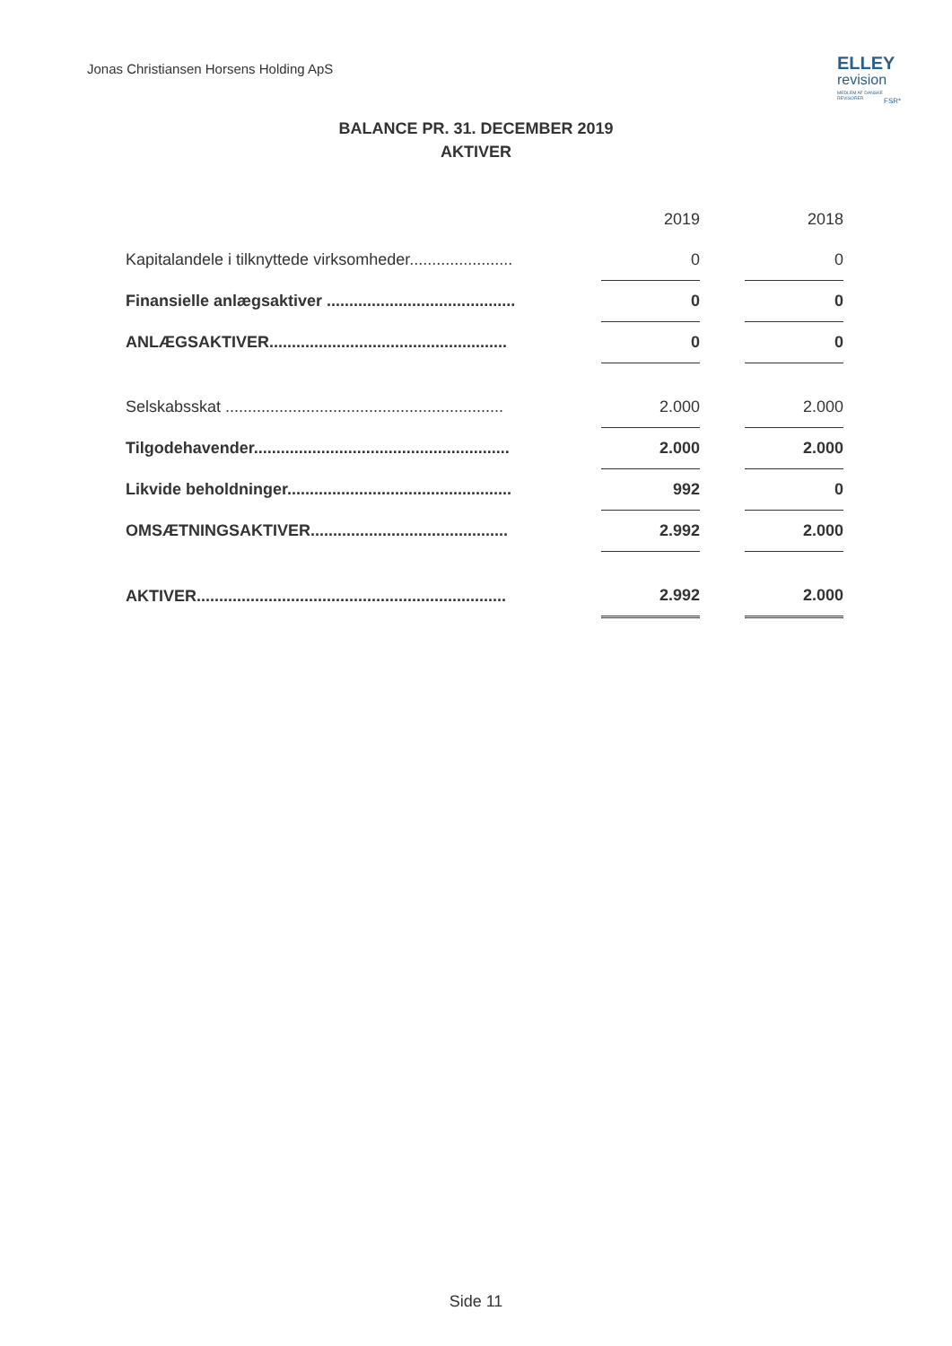Jonas Christiansen Horsens Holding ApS
ELLEY
revision
MEDLEM AF DANSKE REVISORER
FSR*
BALANCE PR. 31. DECEMBER 2019
AKTIVER
| | | 2019 | | 2018 |
| --- | --- | --- | --- | --- |
| Kapitalandele i tilknyttede virksomheder....................... | | 0 | | 0 |
| Finansielle anlægsaktiver .......................................... | | 0 | | 0 |
| ANLÆGSAKTIVER..................................................... | | 0 | | 0 |
| Selskabsskat .............................................................. | | 2.000 | | 2.000 |
| Tilgodehavender......................................................... | | 2.000 | | 2.000 |
| Likvide beholdninger.................................................. | | 992 | | 0 |
| OMSÆTNINGSAKTIVER............................................ | | 2.992 | | 2.000 |
| AKTIVER..................................................................... | | 2.992 | | 2.000 |
Side 11